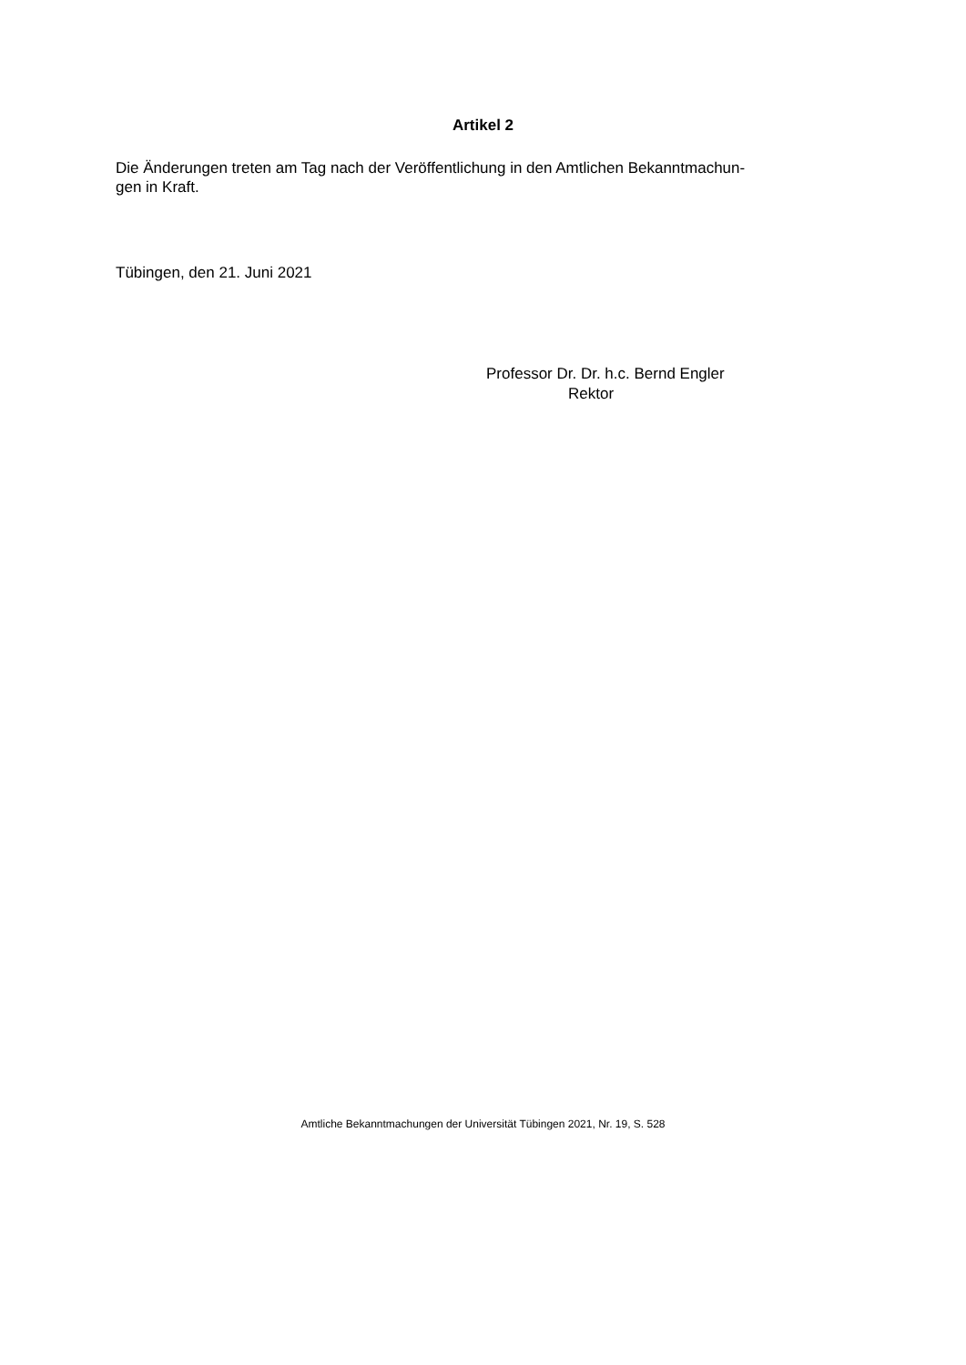Artikel 2
Die Änderungen treten am Tag nach der Veröffentlichung in den Amtlichen Bekanntmachun-
gen in Kraft.
Tübingen, den 21. Juni 2021
Professor Dr. Dr. h.c. Bernd Engler
Rektor
Amtliche Bekanntmachungen der Universität Tübingen 2021, Nr. 19, S. 528